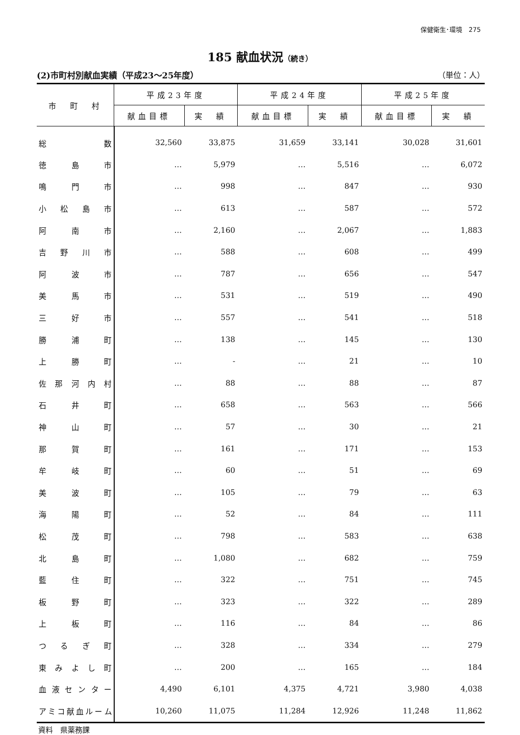保健衛生･環境　275
185 献血状況（続き）
(2)市町村別献血実績（平成23～25年度） （単位：人）
| 市 町 村 | 平成23年度 | | 平成24年度 | | 平成25年度 | |
| --- | --- | --- | --- | --- | --- | --- |
| | 献血目標 | 実 績 | 献血目標 | 実 績 | 献血目標 | 実 績 |
| 総 数 | 32,560 | 33,875 | 31,659 | 33,141 | 30,028 | 31,601 |
| 徳 島 市 | … | 5,979 | … | 5,516 | … | 6,072 |
| 鳴 門 市 | … | 998 | … | 847 | … | 930 |
| 小 松 島 市 | … | 613 | … | 587 | … | 572 |
| 阿 南 市 | … | 2,160 | … | 2,067 | … | 1,883 |
| 吉 野 川 市 | … | 588 | … | 608 | … | 499 |
| 阿 波 市 | … | 787 | … | 656 | … | 547 |
| 美 馬 市 | … | 531 | … | 519 | … | 490 |
| 三 好 市 | … | 557 | … | 541 | … | 518 |
| 勝 浦 町 | … | 138 | … | 145 | … | 130 |
| 上 勝 町 | … | - | … | 21 | … | 10 |
| 佐 那 河 内 村 | … | 88 | … | 88 | … | 87 |
| 石 井 町 | … | 658 | … | 563 | … | 566 |
| 神 山 町 | … | 57 | … | 30 | … | 21 |
| 那 賀 町 | … | 161 | … | 171 | … | 153 |
| 牟 岐 町 | … | 60 | … | 51 | … | 69 |
| 美 波 町 | … | 105 | … | 79 | … | 63 |
| 海 陽 町 | … | 52 | … | 84 | … | 111 |
| 松 茂 町 | … | 798 | … | 583 | … | 638 |
| 北 島 町 | … | 1,080 | … | 682 | … | 759 |
| 藍 住 町 | … | 322 | … | 751 | … | 745 |
| 板 野 町 | … | 323 | … | 322 | … | 289 |
| 上 板 町 | … | 116 | … | 84 | … | 86 |
| つ る ぎ 町 | … | 328 | … | 334 | … | 279 |
| 東 み よ し 町 | … | 200 | … | 165 | … | 184 |
| 血 液 セ ン タ ー | 4,490 | 6,101 | 4,375 | 4,721 | 3,980 | 4,038 |
| アミコ献血ルーム | 10,260 | 11,075 | 11,284 | 12,926 | 11,248 | 11,862 |
資料　県薬務課